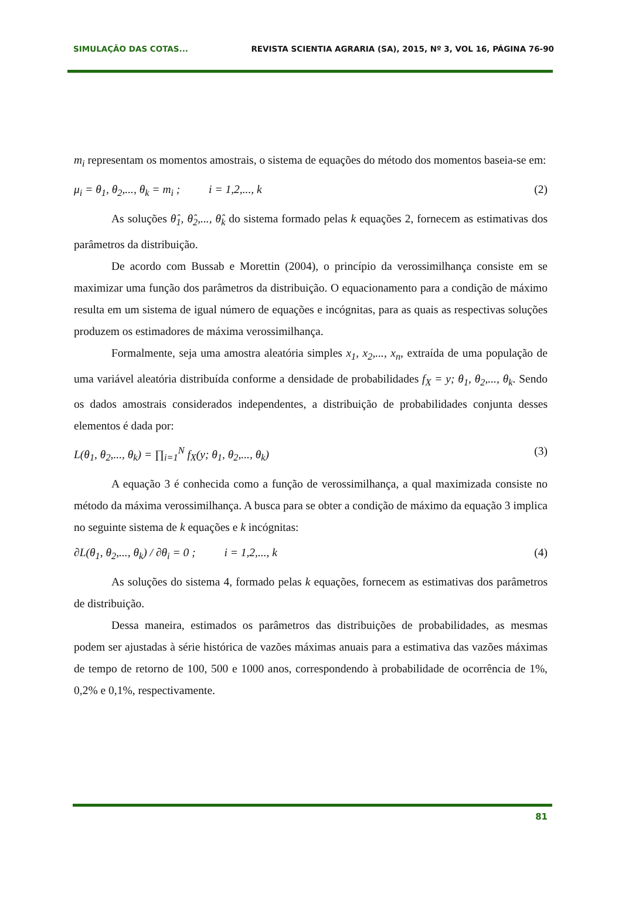SIMULAÇÃO DAS COTAS... REVISTA SCIENTIA AGRARIA (SA), 2015, Nº 3, VOL 16, PÁGINA 76-90
m<sub>i</sub> representam os momentos amostrais, o sistema de equações do método dos momentos baseia-se em:
μ<sub>i</sub> = θ<sub>1</sub>, θ<sub>2</sub>,..., θ<sub>k</sub> = m<sub>i</sub> ; i = 1,2,..., k (2)
As soluções θ̂<sub>1</sub>, θ̂<sub>2</sub>,..., θ̂<sub>k</sub> do sistema formado pelas k equações 2, fornecem as estimativas dos parâmetros da distribuição.
De acordo com Bussab e Morettin (2004), o princípio da verossimilhança consiste em se maximizar uma função dos parâmetros da distribuição. O equacionamento para a condição de máximo resulta em um sistema de igual número de equações e incógnitas, para as quais as respectivas soluções produzem os estimadores de máxima verossimilhança.
Formalmente, seja uma amostra aleatória simples x<sub>1</sub>, x<sub>2</sub>,..., x<sub>n</sub>, extraída de uma população de uma variável aleatória distribuída conforme a densidade de probabilidades f<sub>X</sub> = y; θ<sub>1</sub>, θ<sub>2</sub>,..., θ<sub>k</sub>. Sendo os dados amostrais considerados independentes, a distribuição de probabilidades conjunta desses elementos é dada por:
L(θ<sub>1</sub>, θ<sub>2</sub>,..., θ<sub>k</sub>) = ∏<sub>i=1</sub><sup>N</sup> f<sub>X</sub>(y; θ<sub>1</sub>, θ<sub>2</sub>,..., θ<sub>k</sub>) (3)
A equação 3 é conhecida como a função de verossimilhança, a qual maximizada consiste no método da máxima verossimilhança. A busca para se obter a condição de máximo da equação 3 implica no seguinte sistema de k equações e k incógnitas:
∂L(θ<sub>1</sub>, θ<sub>2</sub>,..., θ<sub>k</sub>) / ∂θ<sub>i</sub> = 0 ; i = 1,2,..., k (4)
As soluções do sistema 4, formado pelas k equações, fornecem as estimativas dos parâmetros de distribuição.
Dessa maneira, estimados os parâmetros das distribuições de probabilidades, as mesmas podem ser ajustadas à série histórica de vazões máximas anuais para a estimativa das vazões máximas de tempo de retorno de 100, 500 e 1000 anos, correspondendo à probabilidade de ocorrência de 1%, 0,2% e 0,1%, respectivamente.
81